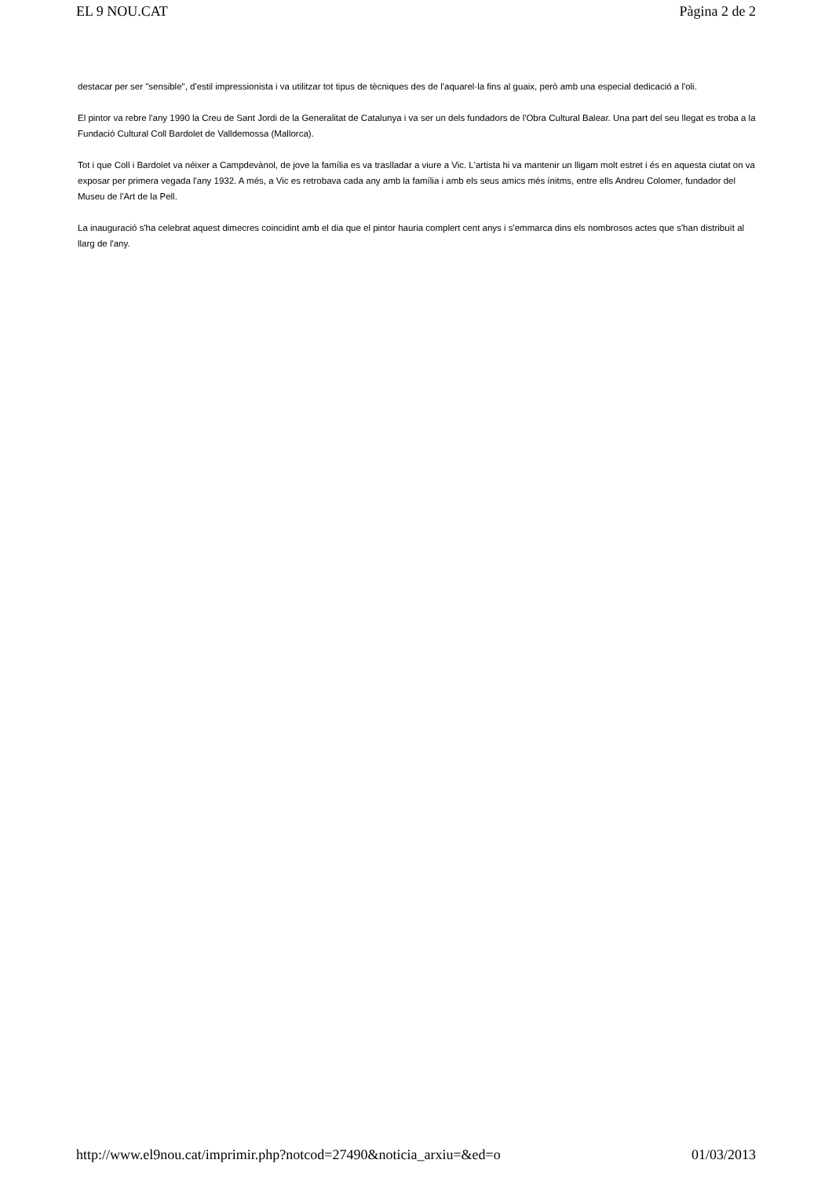EL 9 NOU.CAT Pàgina 2 de 2
destacar per ser "sensible", d'estil impressionista i va utilitzar tot tipus de tècniques des de l'aquarel·la fins al guaix, però amb una especial dedicació a l'oli.
El pintor va rebre l'any 1990 la Creu de Sant Jordi de la Generalitat de Catalunya i va ser un dels fundadors de l'Obra Cultural Balear. Una part del seu llegat es troba a la Fundació Cultural Coll Bardolet de Valldemossa (Mallorca).
Tot i que Coll i Bardolet va néixer a Campdevànol, de jove la família es va traslladar a viure a Vic. L'artista hi va mantenir un lligam molt estret i és en aquesta ciutat on va exposar per primera vegada l'any 1932. A més, a Vic es retrobava cada any amb la família i amb els seus amics més ínitms, entre ells Andreu Colomer, fundador del Museu de l'Art de la Pell.
La inauguració s'ha celebrat aquest dimecres coincidint amb el dia que el pintor hauria complert cent anys i s'emmarca dins els nombrosos actes que s'han distribuït al llarg de l'any.
http://www.el9nou.cat/imprimir.php?notcod=27490&noticia_arxiu=&ed=o 01/03/2013